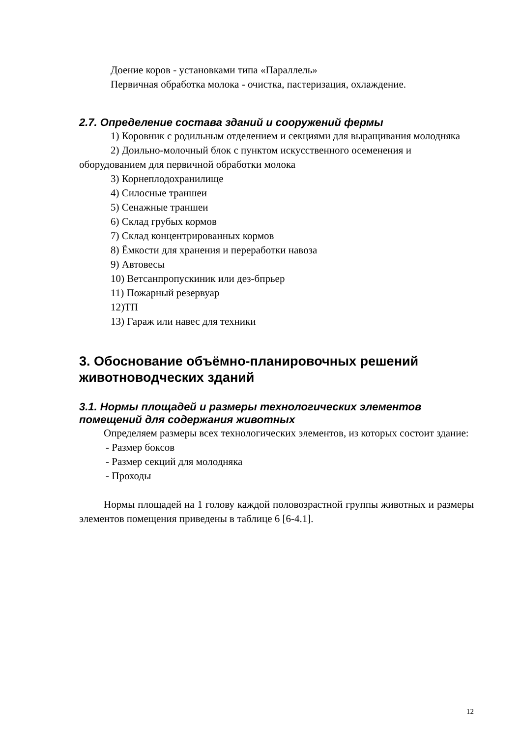Доение коров - установками типа «Параллель»
Первичная обработка молока - очистка, пастеризация, охлаждение.
2.7. Определение состава зданий и сооружений фермы
1) Коровник с родильным отделением и секциями для выращивания молодняка
2) Доильно-молочный блок с пунктом искусственного осеменения и оборудованием для первичной обработки молока
3) Корнеплодохранилище
4) Силосные траншеи
5) Сенажные траншеи
6) Склад грубых кормов
7) Склад концентрированных кормов
8) Ёмкости для хранения и переработки навоза
9) Автовесы
10) Ветсанпропускиник или дез-бпрьер
11) Пожарный резервуар
12)ТП
13) Гараж или навес для техники
3. Обоснование объёмно-планировочных решений животноводческих зданий
3.1. Нормы площадей и размеры технологических элементов помещений для содержания животных
Определяем размеры всех технологических элементов, из которых состоит здание:
- Размер боксов
- Размер секций для молодняка
- Проходы
Нормы площадей на 1 голову каждой половозрастной группы животных и размеры элементов помещения приведены в таблице 6 [6-4.1].
12